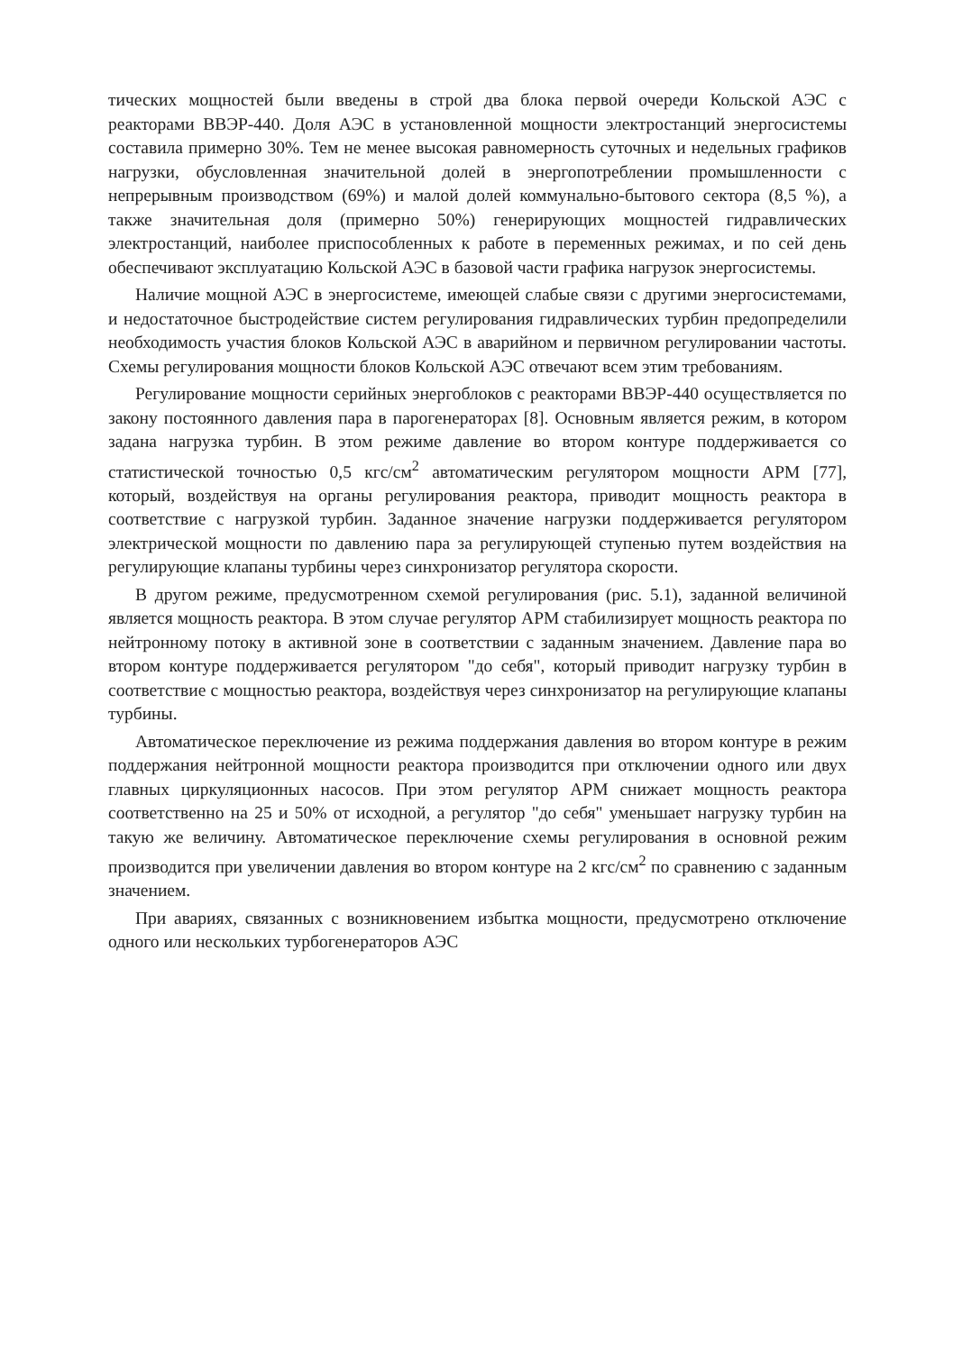тических мощностей были введены в строй два блока первой очереди Кольской АЭС с реакторами ВВЭР-440. Доля АЭС в установленной мощности электростанций энергосистемы составила примерно 30%. Тем не менее высокая равномерность суточных и недельных графиков нагрузки, обусловленная значительной долей в энергопотреблении промышленности с непрерывным производством (69%) и малой долей коммунально-бытового сектора (8,5 %), а также значительная доля (примерно 50%) генерирующих мощностей гидравлических электростанций, наиболее приспособленных к работе в переменных режимах, и по сей день обеспечивают эксплуатацию Кольской АЭС в базовой части графика нагрузок энергосистемы.
Наличие мощной АЭС в энергосистеме, имеющей слабые связи с другими энергосистемами, и недостаточное быстродействие систем регулирования гидравлических турбин предопределили необходимость участия блоков Кольской АЭС в аварийном и первичном регулировании частоты. Схемы регулирования мощности блоков Кольской АЭС отвечают всем этим требованиям.
Регулирование мощности серийных энергоблоков с реакторами ВВЭР-440 осуществляется по закону постоянного давления пара в парогенераторах [8]. Основным является режим, в котором задана нагрузка турбин. В этом режиме давление во втором контуре поддерживается со статистической точностью 0,5 кгс/см<sup>2</sup> автоматическим регулятором мощности АРМ [77], который, воздействуя на органы регулирования реактора, приводит мощность реактора в соответствие с нагрузкой турбин. Заданное значение нагрузки поддерживается регулятором электрической мощности по давлению пара за регулирующей ступенью путем воздействия на регулирующие клапаны турбины через синхронизатор регулятора скорости.
В другом режиме, предусмотренном схемой регулирования (рис. 5.1), заданной величиной является мощность реактора. В этом случае регулятор АРМ стабилизирует мощность реактора по нейтронному потоку в активной зоне в соответствии с заданным значением. Давление пара во втором контуре поддерживается регулятором "до себя", который приводит нагрузку турбин в соответствие с мощностью реактора, воздействуя через синхронизатор на регулирующие клапаны турбины.
Автоматическое переключение из режима поддержания давления во втором контуре в режим поддержания нейтронной мощности реактора производится при отключении одного или двух главных циркуляционных насосов. При этом регулятор АРМ снижает мощность реактора соответственно на 25 и 50% от исходной, а регулятор "до себя" уменьшает нагрузку турбин на такую же величину. Автоматическое переключение схемы регулирования в основной режим производится при увеличении давления во втором контуре на 2 кгс/см<sup>2</sup> по сравнению с заданным значением.
При авариях, связанных с возникновением избытка мощности, предусмотрено отключение одного или нескольких турбогенераторов АЭС